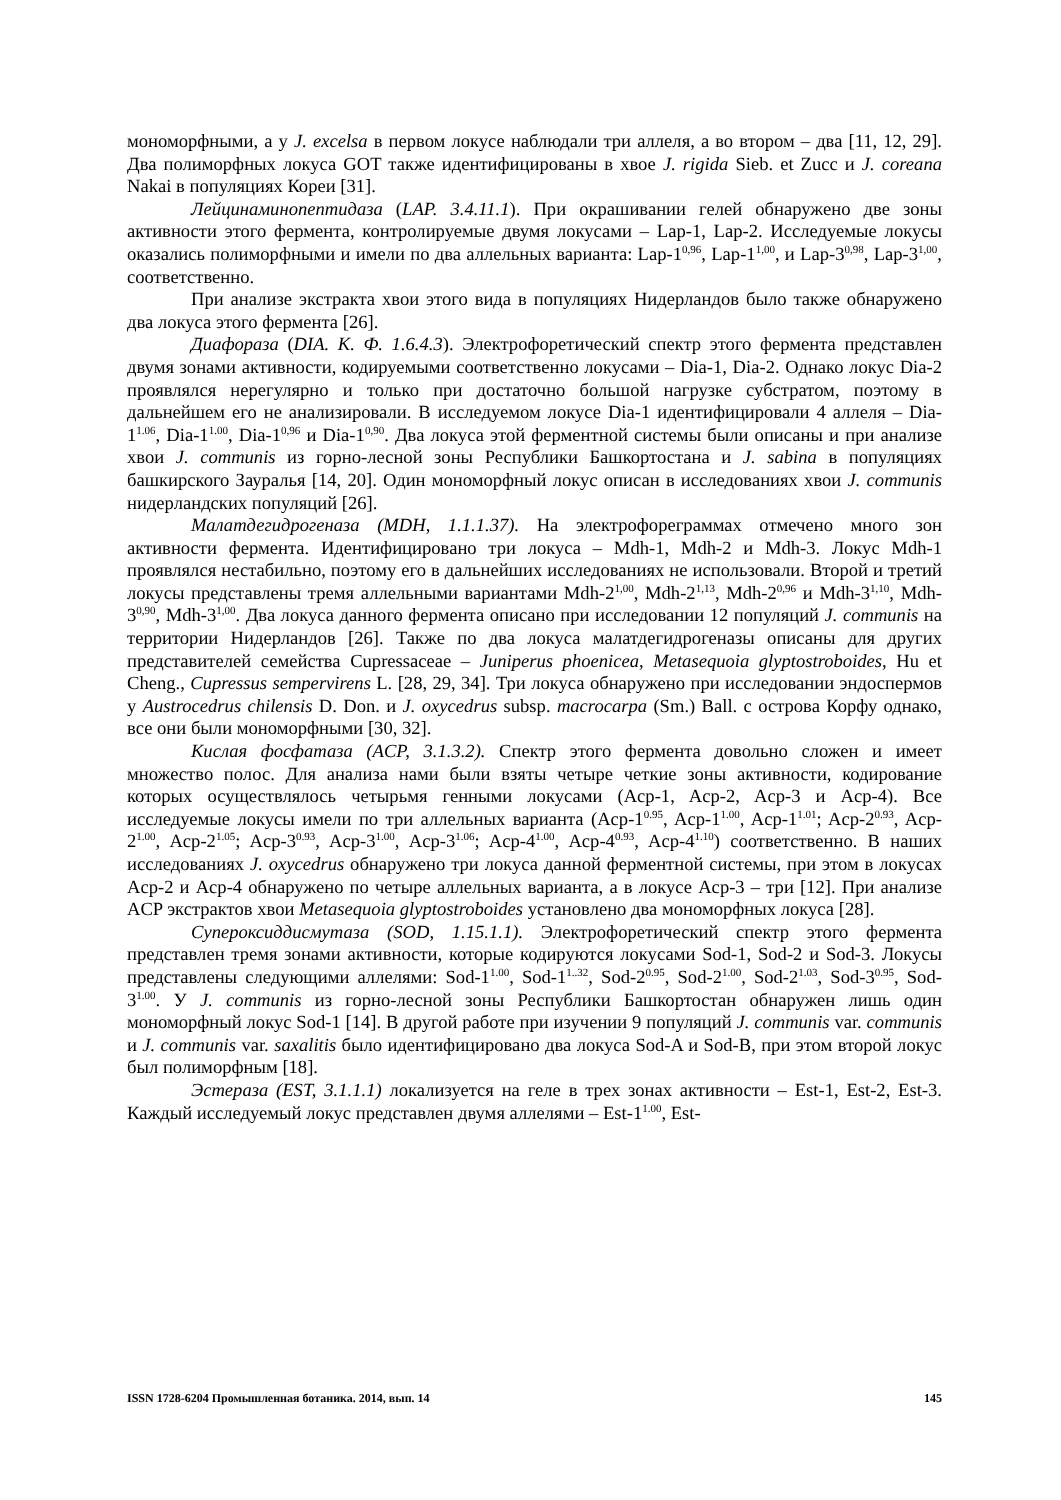мономорфными, а у J. excelsa в первом локусе наблюдали три аллеля, а во втором – два [11, 12, 29]. Два полиморфных локуса GOT также идентифицированы в хвое J. rigida Sieb. et Zucc и J. coreana Nakai в популяциях Кореи [31].
Лейцинаминопептидаза (LAP. 3.4.11.1). При окрашивании гелей обнаружено две зоны активности этого фермента, контролируемые двумя локусами – Lap-1, Lap-2. Исследуемые локусы оказались полиморфными и имели по два аллельных варианта: Lap-1<sup>0,96</sup>, Lap-1<sup>1,00</sup>, и Lap-3<sup>0,98</sup>, Lap-3<sup>1,00</sup>, соответственно.
При анализе экстракта хвои этого вида в популяциях Нидерландов было также обнаружено два локуса этого фермента [26].
Диафораза (DIA. К. Ф. 1.6.4.3). Электрофоретический спектр этого фермента представлен двумя зонами активности, кодируемыми соответственно локусами – Dia-1, Dia-2. Однако локус Dia-2 проявлялся нерегулярно и только при достаточно большой нагрузке субстратом, поэтому в дальнейшем его не анализировали. В исследуемом локусе Dia-1 идентифицировали 4 аллеля – Dia-1<sup>1.06</sup>, Dia-1<sup>1.00</sup>, Dia-1<sup>0,96</sup> и Dia-1<sup>0,90</sup>. Два локуса этой ферментной системы были описаны и при анализе хвои J. communis из горно-лесной зоны Республики Башкортостана и J. sabina в популяциях башкирского Зауралья [14, 20]. Один мономорфный локус описан в исследованиях хвои J. communis нидерландских популяций [26].
Малатдегидрогеназа (MDH, 1.1.1.37). На электрофореграммах отмечено много зон активности фермента. Идентифицировано три локуса – Mdh-1, Mdh-2 и Mdh-3. Локус Mdh-1 проявлялся нестабильно, поэтому его в дальнейших исследованиях не использовали. Второй и третий локусы представлены тремя аллельными вариантами Mdh-2<sup>1,00</sup>, Mdh-2<sup>1,13</sup>, Mdh-2<sup>0,96</sup> и Mdh-3<sup>1,10</sup>, Mdh-3<sup>0,90</sup>, Mdh-3<sup>1,00</sup>. Два локуса данного фермента описано при исследовании 12 популяций J. communis на территории Нидерландов [26]. Также по два локуса малатдегидрогеназы описаны для других представителей семейства Cupressaceae – Juniperus phoenicea, Metasequoia glyptostroboides, Hu et Cheng., Cupressus sempervirens L. [28, 29, 34]. Три локуса обнаружено при исследовании эндоспермов у Austrocedrus chilensis D. Don. и J. oxycedrus subsp. macrocarpa (Sm.) Ball. с острова Корфу однако, все они были мономорфными [30, 32].
Кислая фосфатаза (ACP, 3.1.3.2). Спектр этого фермента довольно сложен и имеет множество полос. Для анализа нами были взяты четыре четкие зоны активности, кодирование которых осуществлялось четырьмя генными локусами (Acp-1, Acp-2, Acp-3 и Acp-4). Все исследуемые локусы имели по три аллельных варианта (Acp-1<sup>0.95</sup>, Acp-1<sup>1.00</sup>, Acp-1<sup>1.01</sup>; Acp-2<sup>0.93</sup>, Acp-2<sup>1.00</sup>, Acp-2<sup>1.05</sup>; Acp-3<sup>0.93</sup>, Acp-3<sup>1.00</sup>, Acp-3<sup>1.06</sup>; Acp-4<sup>1.00</sup>, Acp-4<sup>0.93</sup>, Acp-4<sup>1.10</sup>) соответственно. В наших исследованиях J. oxycedrus обнаружено три локуса данной ферментной системы, при этом в локусах Acp-2 и Acp-4 обнаружено по четыре аллельных варианта, а в локусе Acp-3 – три [12]. При анализе ACP экстрактов хвои Metasequoia glyptostroboides установлено два мономорфных локуса [28].
Супероксиддисмутаза (SOD, 1.15.1.1). Электрофоретический спектр этого фермента представлен тремя зонами активности, которые кодируются локусами Sod-1, Sod-2 и Sod-3. Локусы представлены следующими аллелями: Sod-1<sup>1.00</sup>, Sod-1<sup>1..32</sup>, Sod-2<sup>0.95</sup>, Sod-2<sup>1.00</sup>, Sod-2<sup>1.03</sup>, Sod-3<sup>0.95</sup>, Sod-3<sup>1.00</sup>. У J. communis из горно-лесной зоны Республики Башкортостан обнаружен лишь один мономорфный локус Sod-1 [14]. В другой работе при изучении 9 популяций J. communis var. communis и J. communis var. saxalitis было идентифицировано два локуса Sod-A и Sod-B, при этом второй локус был полиморфным [18].
Эстераза (EST, 3.1.1.1) локализуется на геле в трех зонах активности – Est-1, Est-2, Est-3. Каждый исследуемый локус представлен двумя аллелями – Est-1<sup>1.00</sup>, Est-
ISSN 1728-6204 Промышленная ботаника. 2014, вып. 14 145